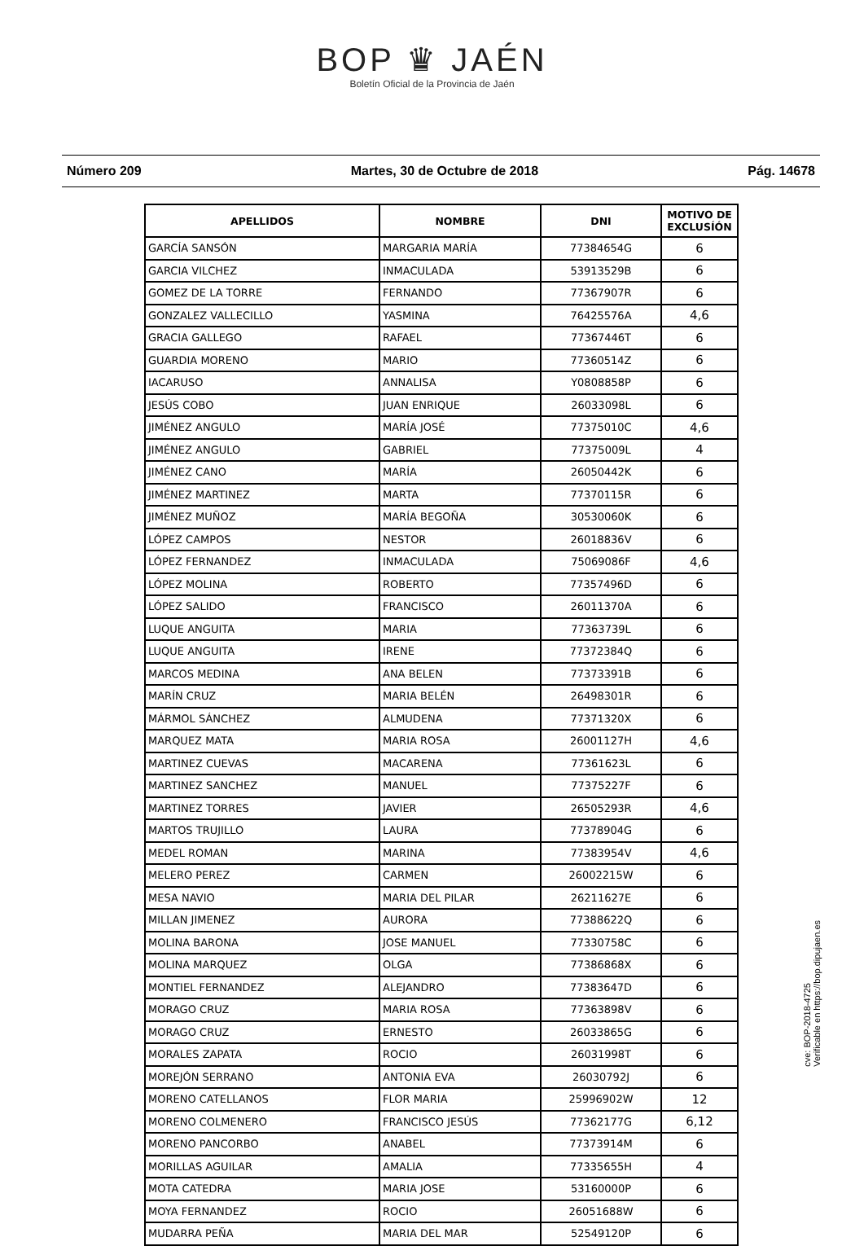BOP ♛ JAÉN
Boletín Oficial de la Provincia de Jaén
Número 209 Martes, 30 de Octubre de 2018 Pág. 14678
| APELLIDOS | NOMBRE | DNI | MOTIVO DE EXCLUSÍÓN |
| --- | --- | --- | --- |
| GARCÍA SANSÓN | MARGARIA MARÍA | 77384654G | 6 |
| GARCIA VILCHEZ | INMACULADA | 53913529B | 6 |
| GOMEZ DE LA TORRE | FERNANDO | 77367907R | 6 |
| GONZALEZ VALLECILLO | YASMINA | 76425576A | 4,6 |
| GRACIA GALLEGO | RAFAEL | 77367446T | 6 |
| GUARDIA MORENO | MARIO | 77360514Z | 6 |
| IACARUSO | ANNALISA | Y0808858P | 6 |
| JESÚS COBO | JUAN ENRIQUE | 26033098L | 6 |
| JIMÉNEZ ANGULO | MARÍA JOSÉ | 77375010C | 4,6 |
| JIMÉNEZ ANGULO | GABRIEL | 77375009L | 4 |
| JIMÉNEZ CANO | MARÍA | 26050442K | 6 |
| JIMÉNEZ MARTINEZ | MARTA | 77370115R | 6 |
| JIMÉNEZ MUÑOZ | MARÍA BEGOÑA | 30530060K | 6 |
| LÓPEZ CAMPOS | NESTOR | 26018836V | 6 |
| LÓPEZ FERNANDEZ | INMACULADA | 75069086F | 4,6 |
| LÓPEZ MOLINA | ROBERTO | 77357496D | 6 |
| LÓPEZ SALIDO | FRANCISCO | 26011370A | 6 |
| LUQUE ANGUITA | MARIA | 77363739L | 6 |
| LUQUE ANGUITA | IRENE | 77372384Q | 6 |
| MARCOS MEDINA | ANA BELEN | 77373391B | 6 |
| MARÍN CRUZ | MARIA BELÉN | 26498301R | 6 |
| MÁRMOL SÁNCHEZ | ALMUDENA | 77371320X | 6 |
| MARQUEZ MATA | MARIA ROSA | 26001127H | 4,6 |
| MARTINEZ CUEVAS | MACARENA | 77361623L | 6 |
| MARTINEZ SANCHEZ | MANUEL | 77375227F | 6 |
| MARTINEZ TORRES | JAVIER | 26505293R | 4,6 |
| MARTOS TRUJILLO | LAURA | 77378904G | 6 |
| MEDEL ROMAN | MARINA | 77383954V | 4,6 |
| MELERO PEREZ | CARMEN | 26002215W | 6 |
| MESA NAVIO | MARIA DEL PILAR | 26211627E | 6 |
| MILLAN JIMENEZ | AURORA | 77388622Q | 6 |
| MOLINA BARONA | JOSE MANUEL | 77330758C | 6 |
| MOLINA MARQUEZ | OLGA | 77386868X | 6 |
| MONTIEL FERNANDEZ | ALEJANDRO | 77383647D | 6 |
| MORAGO CRUZ | MARIA ROSA | 77363898V | 6 |
| MORAGO CRUZ | ERNESTO | 26033865G | 6 |
| MORALES ZAPATA | ROCIO | 26031998T | 6 |
| MOREJÓN SERRANO | ANTONIA EVA | 26030792J | 6 |
| MORENO CATELLANOS | FLOR MARIA | 25996902W | 12 |
| MORENO COLMENERO | FRANCISCO JESÚS | 77362177G | 6,12 |
| MORENO PANCORBO | ANABEL | 77373914M | 6 |
| MORILLAS AGUILAR | AMALIA | 77335655H | 4 |
| MOTA CATEDRA | MARIA JOSE | 53160000P | 6 |
| MOYA FERNANDEZ | ROCIO | 26051688W | 6 |
| MUDARRA PEÑA | MARIA DEL MAR | 52549120P | 6 |
cve: BOP-2018-4725
Verificable en https://bop.dipujaen.es